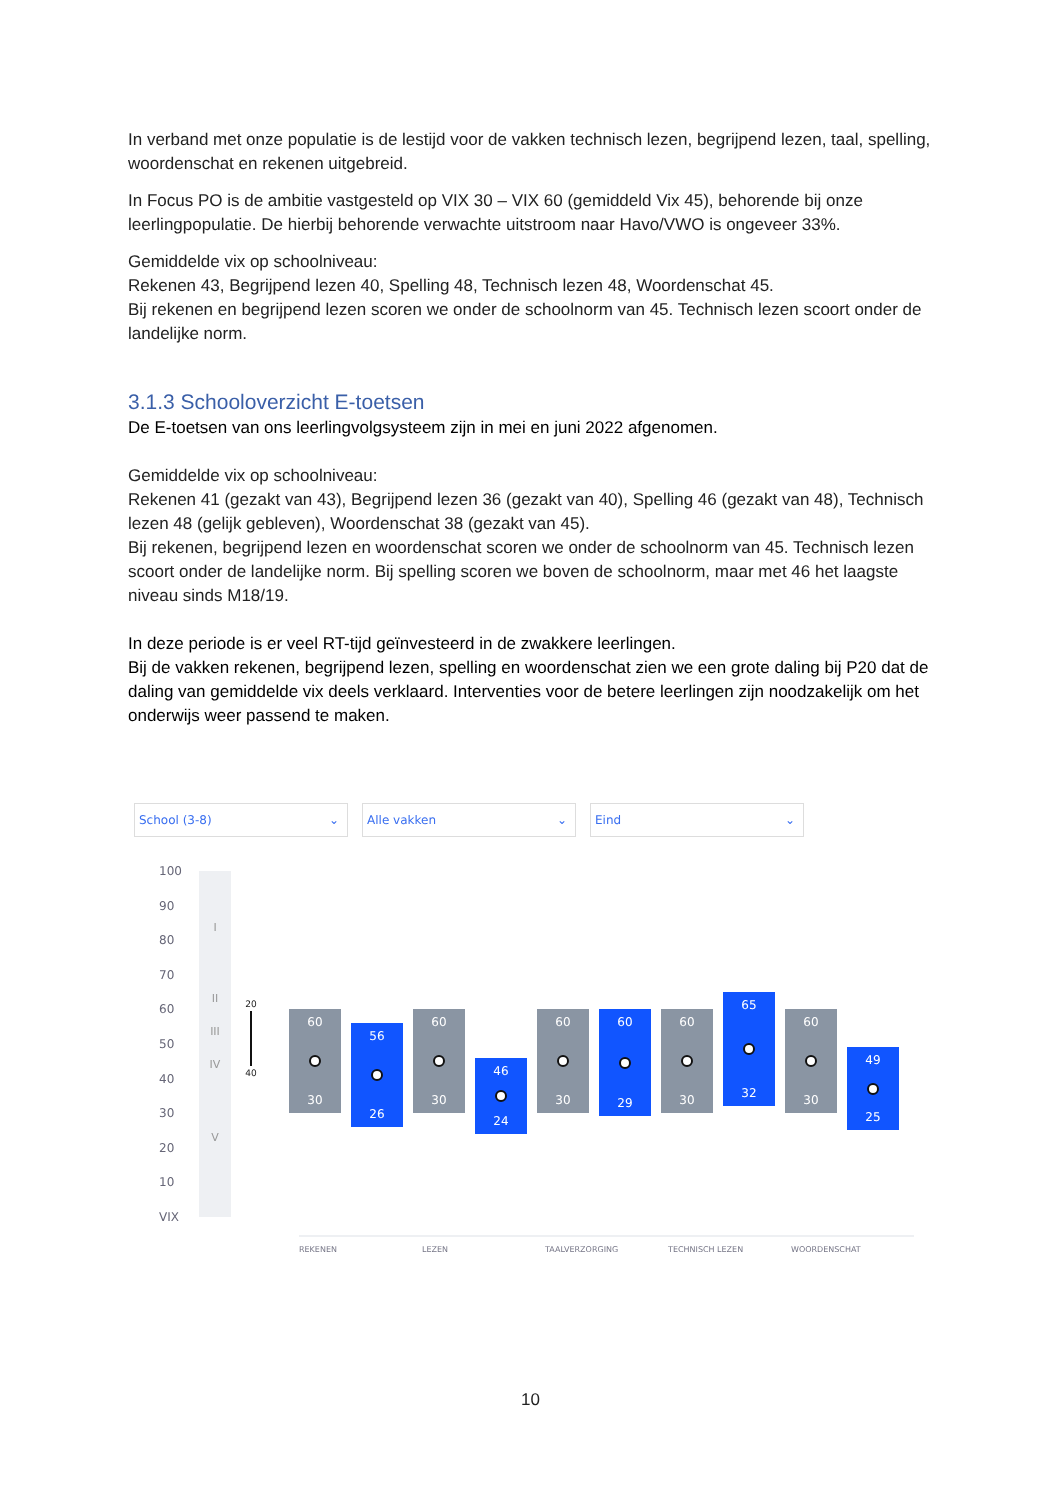In verband met onze populatie is de lestijd voor de vakken technisch lezen, begrijpend lezen, taal, spelling, woordenschat en rekenen uitgebreid.
In Focus PO is de ambitie vastgesteld op VIX 30 – VIX 60 (gemiddeld Vix 45), behorende bij onze leerlingpopulatie. De hierbij behorende verwachte uitstroom naar Havo/VWO is ongeveer 33%.
Gemiddelde vix op schoolniveau:
Rekenen 43, Begrijpend lezen 40, Spelling 48, Technisch lezen 48, Woordenschat 45.
Bij rekenen en begrijpend lezen scoren we onder de schoolnorm van 45. Technisch lezen scoort onder de landelijke norm.
3.1.3 Schooloverzicht E-toetsen
De E-toetsen van ons leerlingvolgsysteem zijn in mei en juni 2022 afgenomen.
Gemiddelde vix op schoolniveau:
Rekenen 41 (gezakt van 43), Begrijpend lezen 36 (gezakt van 40), Spelling 46 (gezakt van 48), Technisch lezen 48 (gelijk gebleven), Woordenschat 38 (gezakt van 45).
Bij rekenen, begrijpend lezen en woordenschat scoren we onder de schoolnorm van 45. Technisch lezen scoort onder de landelijke norm. Bij spelling scoren we boven de schoolnorm, maar met 46 het laagste niveau sinds M18/19.
In deze periode is er veel RT-tijd geïnvesteerd in de zwakkere leerlingen.
Bij de vakken rekenen, begrijpend lezen, spelling en woordenschat zien we een grote daling bij P20 dat de daling van gemiddelde vix deels verklaard. Interventies voor de betere leerlingen zijn noodzakelijk om het onderwijs weer passend te maken.
School (3-8) ⌄ Alle vakken ⌄ Eind ⌄
100
90
80
70
60
50
40
30
20
10
VIX
I
II
III
IV
V
20
40
60
30
56
26
60
30
46
24
60
30
60
29
60
30
65
32
60
30
49
25
REKENEN LEZEN TAALVERZORGING TECHNISCH LEZEN WOORDENSCHAT
10